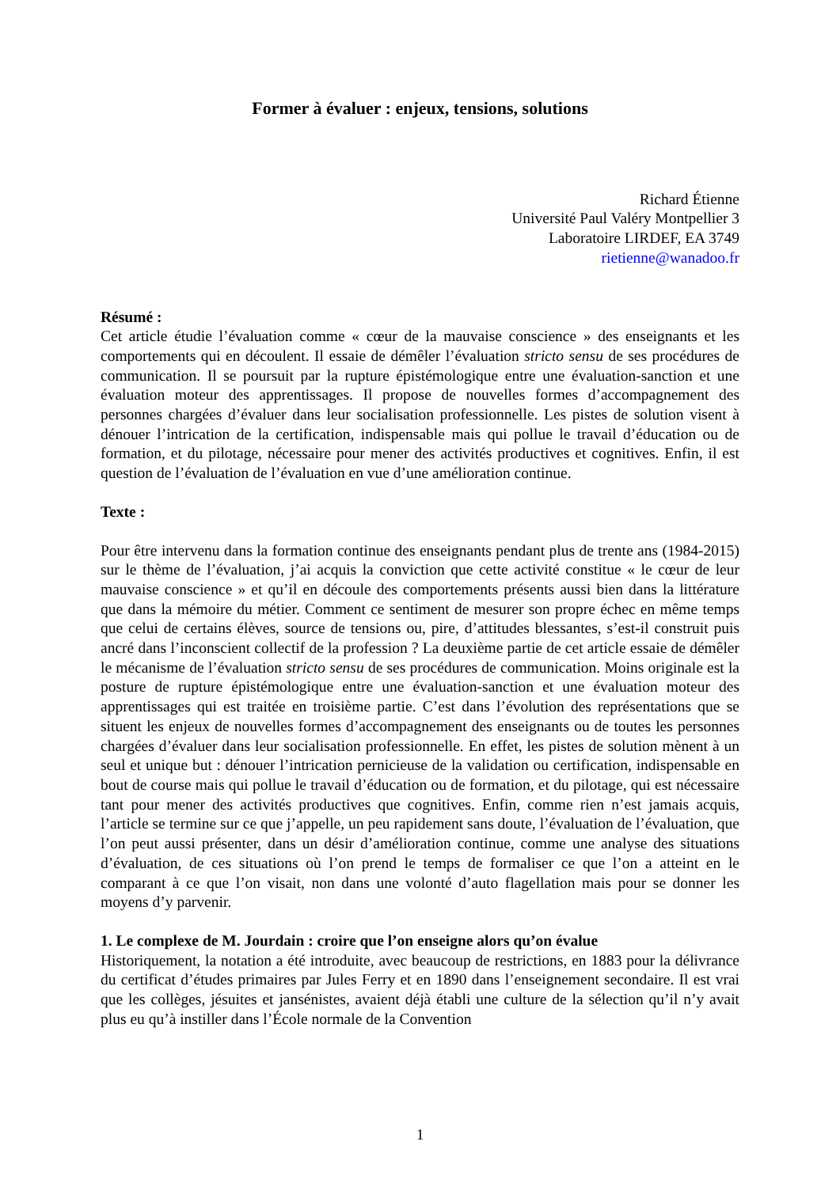Former à évaluer : enjeux, tensions, solutions
Richard Étienne
Université Paul Valéry Montpellier 3
Laboratoire LIRDEF, EA 3749
rietienne@wanadoo.fr
Résumé :
Cet article étudie l’évaluation comme « cœur de la mauvaise conscience » des enseignants et les comportements qui en découlent. Il essaie de démêler l’évaluation stricto sensu de ses procédures de communication. Il se poursuit par la rupture épistémologique entre une évaluation-sanction et une évaluation moteur des apprentissages. Il propose de nouvelles formes d’accompagnement des personnes chargées d’évaluer dans leur socialisation professionnelle. Les pistes de solution visent à dénouer l’intrication de la certification, indispensable mais qui pollue le travail d’éducation ou de formation, et du pilotage, nécessaire pour mener des activités productives et cognitives. Enfin, il est question de l’évaluation de l’évaluation en vue d’une amélioration continue.
Texte :
Pour être intervenu dans la formation continue des enseignants pendant plus de trente ans (1984-2015) sur le thème de l’évaluation, j’ai acquis la conviction que cette activité constitue « le cœur de leur mauvaise conscience » et qu’il en découle des comportements présents aussi bien dans la littérature que dans la mémoire du métier. Comment ce sentiment de mesurer son propre échec en même temps que celui de certains élèves, source de tensions ou, pire, d’attitudes blessantes, s’est-il construit puis ancré dans l’inconscient collectif de la profession ? La deuxième partie de cet article essaie de démêler le mécanisme de l’évaluation stricto sensu de ses procédures de communication. Moins originale est la posture de rupture épistémologique entre une évaluation-sanction et une évaluation moteur des apprentissages qui est traitée en troisième partie. C’est dans l’évolution des représentations que se situent les enjeux de nouvelles formes d’accompagnement des enseignants ou de toutes les personnes chargées d’évaluer dans leur socialisation professionnelle. En effet, les pistes de solution mènent à un seul et unique but : dénouer l’intrication pernicieuse de la validation ou certification, indispensable en bout de course mais qui pollue le travail d’éducation ou de formation, et du pilotage, qui est nécessaire tant pour mener des activités productives que cognitives. Enfin, comme rien n’est jamais acquis, l’article se termine sur ce que j’appelle, un peu rapidement sans doute, l’évaluation de l’évaluation, que l’on peut aussi présenter, dans un désir d’amélioration continue, comme une analyse des situations d’évaluation, de ces situations où l’on prend le temps de formaliser ce que l’on a atteint en le comparant à ce que l’on visait, non dans une volonté d’auto flagellation mais pour se donner les moyens d’y parvenir.
1. Le complexe de M. Jourdain : croire que l’on enseigne alors qu’on évalue
Historiquement, la notation a été introduite, avec beaucoup de restrictions, en 1883 pour la délivrance du certificat d’études primaires par Jules Ferry et en 1890 dans l’enseignement secondaire. Il est vrai que les collèges, jésuites et jansénistes, avaient déjà établi une culture de la sélection qu’il n’y avait plus eu qu’à instiller dans l’École normale de la Convention
1